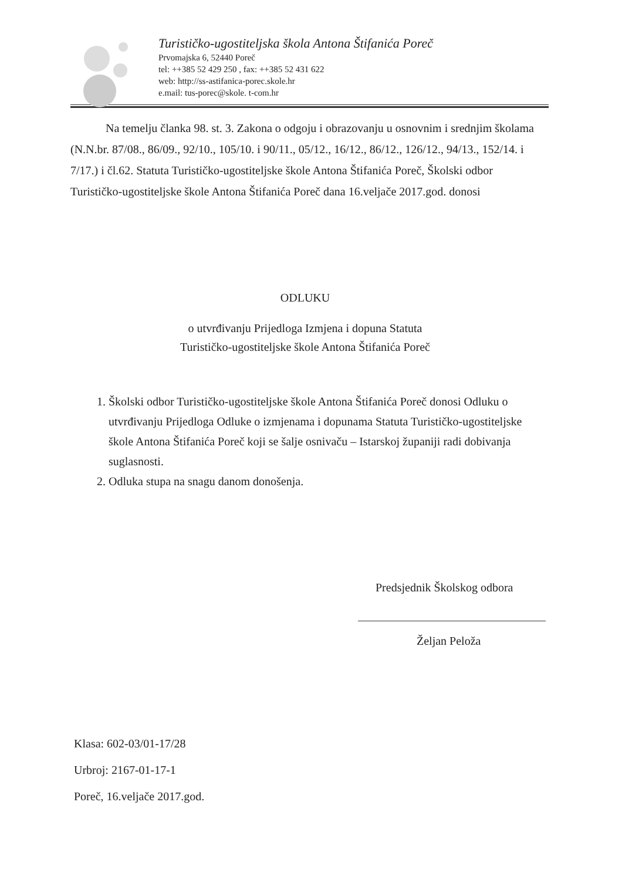Turističko-ugostiteljska škola Antona Štifanića Poreč
Prvomajska 6, 52440 Poreč
tel: ++385 52 429 250 , fax: ++385 52 431 622
web: http://ss-astifanica-porec.skole.hr
e.mail: tus-porec@skole. t-com.hr
Na temelju članka 98. st. 3. Zakona o odgoju i obrazovanju u osnovnim i srednjim školama (N.N.br. 87/08., 86/09., 92/10., 105/10. i 90/11., 05/12., 16/12., 86/12., 126/12., 94/13., 152/14. i 7/17.) i čl.62. Statuta Turističko-ugostiteljske škole Antona Štifanića Poreč, Školski odbor Turističko-ugostiteljske škole Antona Štifanića Poreč dana 16.veljače 2017.god. donosi
ODLUKU
o utvrđivanju Prijedloga Izmjena i dopuna Statuta
Turističko-ugostiteljske škole Antona Štifanića Poreč
1. Školski odbor Turističko-ugostiteljske škole Antona Štifanića Poreč donosi Odluku o utvrđivanju Prijedloga Odluke o izmjenama i dopunama Statuta Turističko-ugostiteljske škole Antona Štifanića Poreč koji se šalje osnivaču – Istarskoj županiji radi dobivanja suglasnosti.
2. Odluka stupa na snagu danom donošenja.
Predsjednik Školskog odbora
Željan Peloža
Klasa: 602-03/01-17/28
Urbroj: 2167-01-17-1
Poreč, 16.veljače 2017.god.